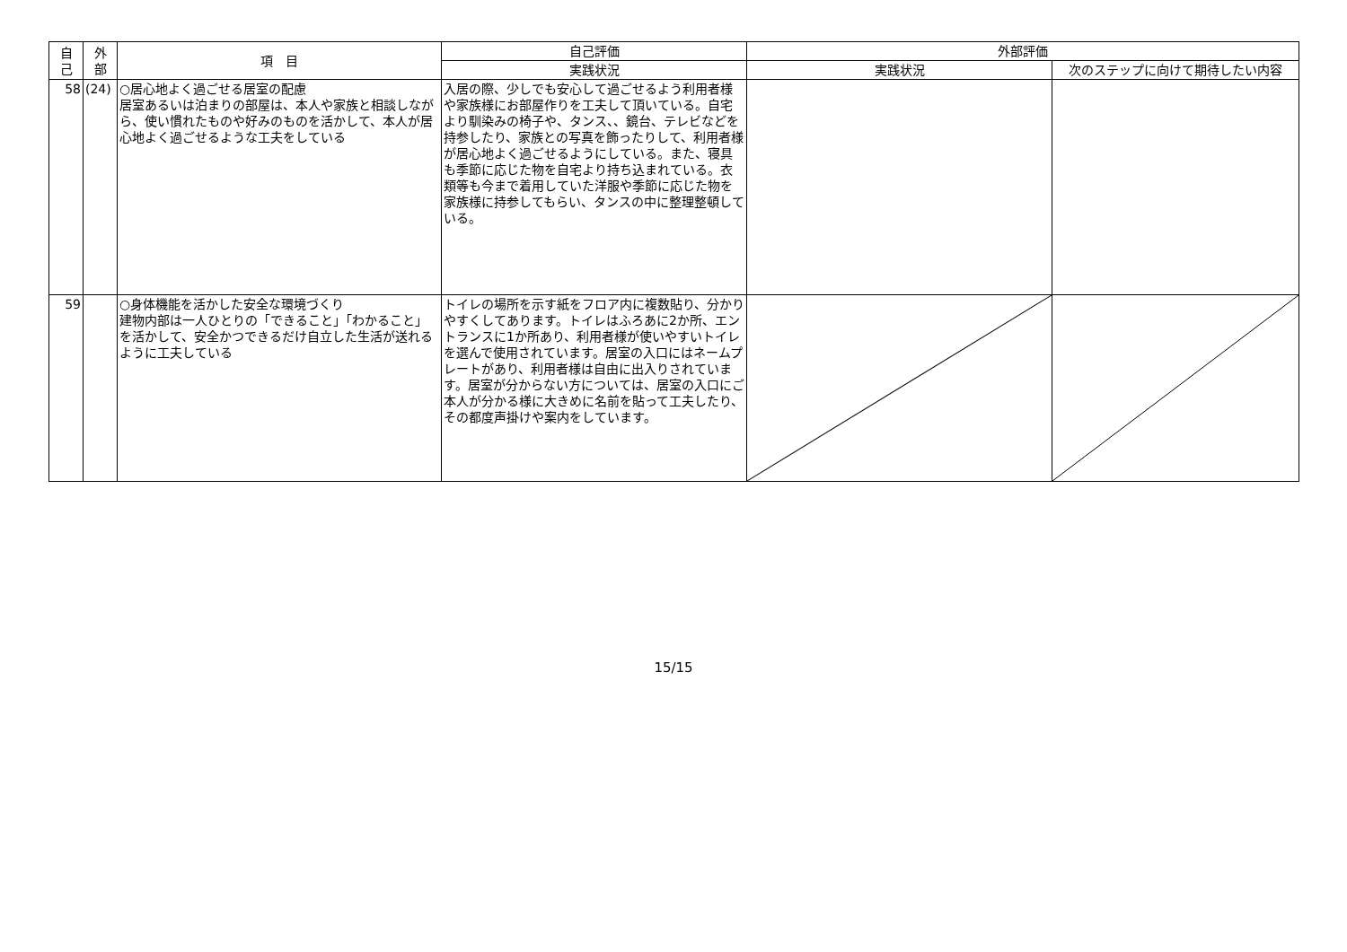| 自 己 | 外 部 | 項 目 | 自己評価 | 外部評価 | |
| --- | --- | --- | --- | --- | --- |
| | | | 実践状況 | 実践状況 | 次のステップに向けて期待したい内容 |
| 58 | (24) | ○居心地よく過ごせる居室の配慮 居室あるいは泊まりの部屋は、本人や家族と相談しながら、使い慣れたものや好みのものを活かして、本人が居心地よく過ごせるような工夫をしている | 入居の際、少しでも安心して過ごせるよう利用者様や家族様にお部屋作りを工夫して頂いている。自宅より馴染みの椅子や、タンス、、鏡台、テレビなどを持参したり、家族との写真を飾ったりして、利用者様が居心地よく過ごせるようにしている。また、寝具も季節に応じた物を自宅より持ち込まれている。衣類等も今まで着用していた洋服や季節に応じた物を家族様に持参してもらい、タンスの中に整理整頓している。 | | |
| 59 | | ○身体機能を活かした安全な環境づくり 建物内部は一人ひとりの「できること」「わかること」を活かして、安全かつできるだけ自立した生活が送れるように工夫している | トイレの場所を示す紙をフロア内に複数貼り、分かりやすくしてあります。トイレはふろあに2か所、エントランスに1か所あり、利用者様が使いやすいトイレを選んで使用されています。居室の入口にはネームプレートがあり、利用者様は自由に出入りされています。居室が分からない方については、居室の入口にご本人が分かる様に大きめに名前を貼って工夫したり、その都度声掛けや案内をしています。 | | |
15/15